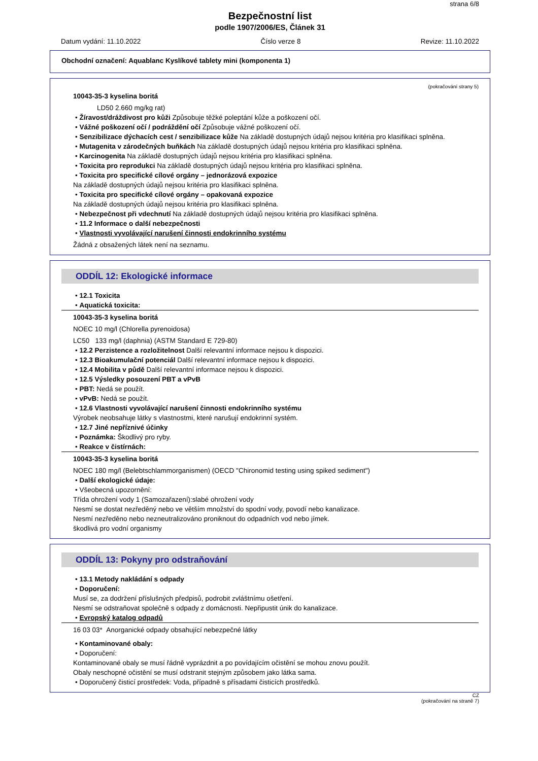strana 6/8
Bezpečnostní list
podle 1907/2006/ES, Článek 31
Datum vydání: 11.10.2022 Číslo verze 8 Revize: 11.10.2022
Obchodní označení: Aquablanc Kyslíkové tablety mini (komponenta 1)
(pokračování strany 5)
10043-35-3 kyselina boritá
LD50 2.660 mg/kg rat)
• Žíravost/dráždivost pro kůži Způsobuje těžké poleptání kůže a poškození očí.
• Vážné poškození očí / podráždění očí Způsobuje vážné poškození očí.
• Senzibilizace dýchacích cest / senzibilizace kůže Na základě dostupných údajů nejsou kritéria pro klasifikaci splněna.
• Mutagenita v zárodečných buňkách Na základě dostupných údajů nejsou kritéria pro klasifikaci splněna.
• Karcinogenita Na základě dostupných údajů nejsou kritéria pro klasifikaci splněna.
• Toxicita pro reprodukci Na základě dostupných údajů nejsou kritéria pro klasifikaci splněna.
• Toxicita pro specifické cílové orgány – jednorázová expozice
Na základě dostupných údajů nejsou kritéria pro klasifikaci splněna.
• Toxicita pro specifické cílové orgány – opakovaná expozice
Na základě dostupných údajů nejsou kritéria pro klasifikaci splněna.
• Nebezpečnost při vdechnutí Na základě dostupných údajů nejsou kritéria pro klasifikaci splněna.
• 11.2 Informace o další nebezpečnosti
• Vlastnosti vyvolávající narušení činnosti endokrinního systému
Žádná z obsažených látek není na seznamu.
ODDÍL 12: Ekologické informace
• 12.1 Toxicita
• Aquatická toxicita:
10043-35-3 kyselina boritá
NOEC 10 mg/l (Chlorella pyrenoidosa)
LC50 133 mg/l (daphnia) (ASTM Standard E 729-80)
• 12.2 Perzistence a rozložitelnost Další relevantní informace nejsou k dispozici.
• 12.3 Bioakumulační potenciál Další relevantní informace nejsou k dispozici.
• 12.4 Mobilita v půdě Další relevantní informace nejsou k dispozici.
• 12.5 Výsledky posouzení PBT a vPvB
• PBT: Nedá se použít.
• vPvB: Nedá se použít.
• 12.6 Vlastnosti vyvolávající narušení činnosti endokrinního systému
Výrobek neobsahuje látky s vlastnostmi, které narušují endokrinní systém.
• 12.7 Jiné nepříznivé účinky
• Poznámka: Škodlivý pro ryby.
• Reakce v čistírnách:
10043-35-3 kyselina boritá
NOEC 180 mg/l (Belebtschlammorganismen) (OECD "Chironomid testing using spiked sediment")
• Další ekologické údaje:
• Všeobecná upozornění:
Třída ohrožení vody 1 (Samozařazení):slabé ohrožení vody
Nesmí se dostat nezředěný nebo ve větším množství do spodní vody, povodí nebo kanalizace.
Nesmí nezředěno nebo nezneutralizováno proniknout do odpadních vod nebo jímek.
škodlivá pro vodní organismy
ODDÍL 13: Pokyny pro odstraňování
• 13.1 Metody nakládání s odpady
• Doporučení:
Musí se, za dodržení příslušných předpisů, podrobit zvláštnímu ošetření.
Nesmí se odstraňovat společně s odpady z domácnosti. Nepřipustit únik do kanalizace.
• Evropský katalog odpadů
16 03 03* Anorganické odpady obsahující nebezpečné látky
• Kontaminované obaly:
• Doporučení:
Kontaminované obaly se musí řádně vyprázdnit a po povídajícím očistění se mohou znovu použít.
Obaly neschopné očistění se musí odstranit stejným způsobem jako látka sama.
• Doporučený čisticí prostředek: Voda, případně s přísadami čisticích prostředků.
CZ
(pokračování na straně 7)